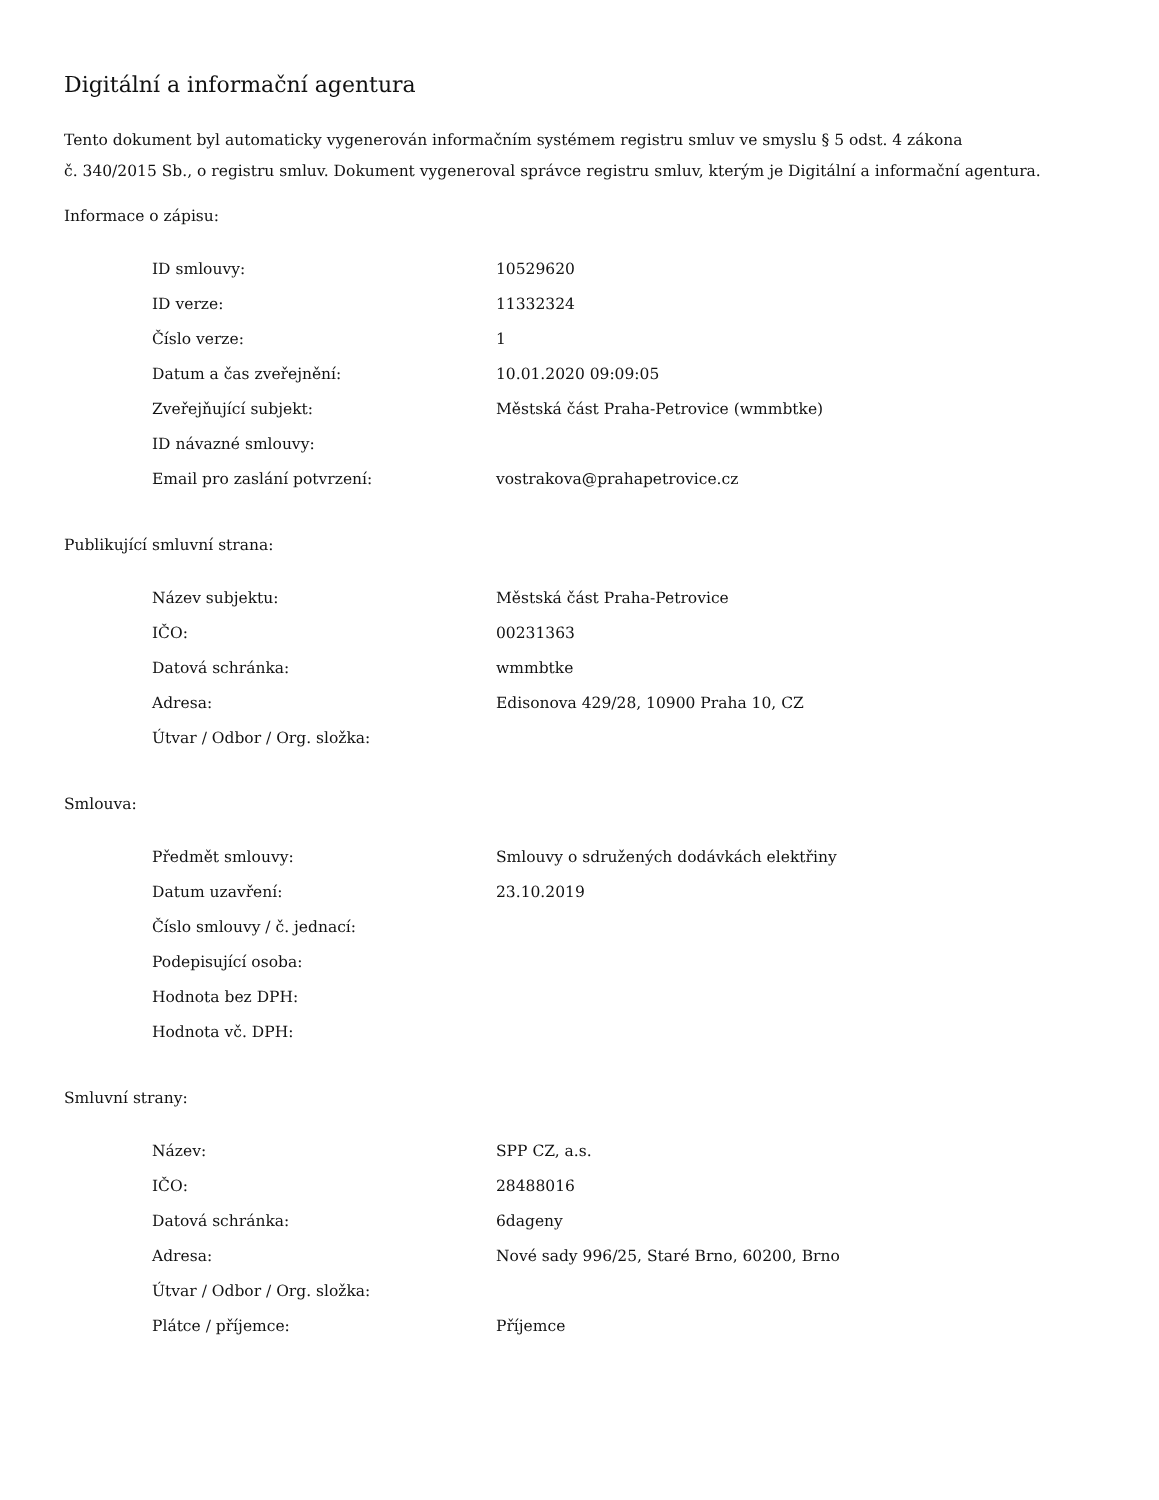Digitální a informační agentura
Tento dokument byl automaticky vygenerován informačním systémem registru smluv ve smyslu § 5 odst. 4 zákona
č. 340/2015 Sb., o registru smluv. Dokument vygeneroval správce registru smluv, kterým je Digitální a informační agentura.
Informace o zápisu:
| ID smlouvy: | 10529620 |
| ID verze: | 11332324 |
| Číslo verze: | 1 |
| Datum a čas zveřejnění: | 10.01.2020 09:09:05 |
| Zveřejňující subjekt: | Městská část Praha-Petrovice (wmmbtke) |
| ID návazné smlouvy: | |
| Email pro zaslání potvrzení: | vostrakova@prahapetrovice.cz |
Publikující smluvní strana:
| Název subjektu: | Městská část Praha-Petrovice |
| IČO: | 00231363 |
| Datová schránka: | wmmbtke |
| Adresa: | Edisonova 429/28, 10900 Praha 10, CZ |
| Útvar / Odbor / Org. složka: | |
Smlouva:
| Předmět smlouvy: | Smlouvy o sdružených dodávkách elektřiny |
| Datum uzavření: | 23.10.2019 |
| Číslo smlouvy / č. jednací: | |
| Podepisující osoba: | |
| Hodnota bez DPH: | |
| Hodnota vč. DPH: | |
Smluvní strany:
| Název: | SPP CZ, a.s. |
| IČO: | 28488016 |
| Datová schránka: | 6dageny |
| Adresa: | Nové sady 996/25, Staré Brno, 60200, Brno |
| Útvar / Odbor / Org. složka: | |
| Plátce / příjemce: | Příjemce |